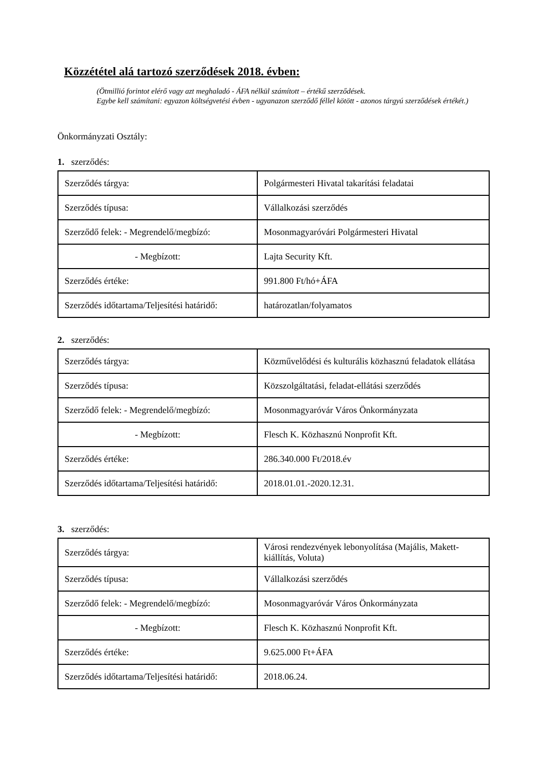Közzététel alá tartozó szerződések 2018. évben:
(Ötmillió forintot elérő vagy azt meghaladó - ÁFA nélkül számított – értékű szerződések.
Egybe kell számítani: egyazon költségvetési évben - ugyanazon szerződő féllel kötött - azonos tárgyú szerződések értékét.)
Önkormányzati Osztály:
1. szerződés:
| Szerződés tárgya: | Polgármesteri Hivatal takarítási feladatai |
| Szerződés típusa: | Vállalkozási szerződés |
| Szerződő felek: - Megrendelő/megbízó: | Mosonmagyaróvári Polgármesteri Hivatal |
| - Megbízott: | Lajta Security Kft. |
| Szerződés értéke: | 991.800 Ft/hó+ÁFA |
| Szerződés időtartama/Teljesítési határidő: | határozatlan/folyamatos |
2. szerződés:
| Szerződés tárgya: | Közművelődési és kulturális közhasznú feladatok ellátása |
| Szerződés típusa: | Közszolgáltatási, feladat-ellátási szerződés |
| Szerződő felek: - Megrendelő/megbízó: | Mosonmagyaróvár Város Önkormányzata |
| - Megbízott: | Flesch K. Közhasznú Nonprofit Kft. |
| Szerződés értéke: | 286.340.000 Ft/2018.év |
| Szerződés időtartama/Teljesítési határidő: | 2018.01.01.-2020.12.31. |
3. szerződés:
| Szerződés tárgya: | Városi rendezvények lebonyolítása (Majális, Makett-kiállítás, Voluta) |
| Szerződés típusa: | Vállalkozási szerződés |
| Szerződő felek: - Megrendelő/megbízó: | Mosonmagyaróvár Város Önkormányzata |
| - Megbízott: | Flesch K. Közhasznú Nonprofit Kft. |
| Szerződés értéke: | 9.625.000 Ft+ÁFA |
| Szerződés időtartama/Teljesítési határidő: | 2018.06.24. |